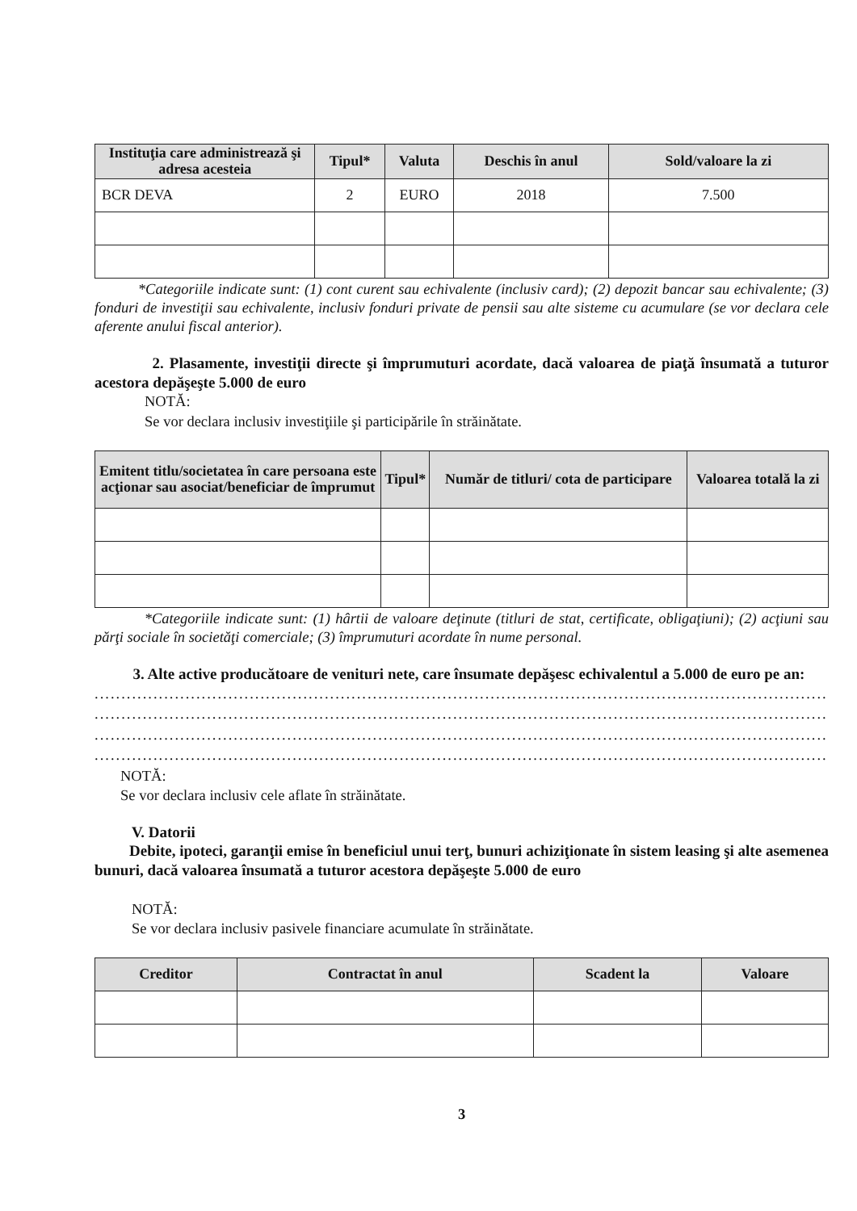| Instituţia care administrează şi adresa acesteia | Tipul* | Valuta | Deschis în anul | Sold/valoare la zi |
| --- | --- | --- | --- | --- |
| BCR DEVA | 2 | EURO | 2018 | 7.500 |
*Categoriile indicate sunt: (1) cont curent sau echivalente (inclusiv card); (2) depozit bancar sau echivalente; (3) fonduri de investiţii sau echivalente, inclusiv fonduri private de pensii sau alte sisteme cu acumulare (se vor declara cele aferente anului fiscal anterior).
2. Plasamente, investiţii directe şi împrumuturi acordate, dacă valoarea de piaţă însumată a tuturor acestora depăşeşte 5.000 de euro
NOTĂ:
Se vor declara inclusiv investiţiile şi participările în străinătate.
| Emitent titlu/societatea în care persoana este acţionar sau asociat/beneficiar de împrumut | Tipul* | Număr de titluri/ cota de participare | Valoarea totală la zi |
| --- | --- | --- | --- |
*Categoriile indicate sunt: (1) hârtii de valoare deţinute (titluri de stat, certificate, obligaţiuni); (2) acţiuni sau părţi sociale în societăţi comerciale; (3) împrumuturi acordate în nume personal.
3. Alte active producătoare de venituri nete, care însumate depăşesc echivalentul a 5.000 de euro pe an:
..............................................................................................................................................
..............................................................................................................................................
..............................................................................................................................................
..............................................................................................................................................
NOTĂ:
Se vor declara inclusiv cele aflate în străinătate.
V. Datorii
Debite, ipoteci, garanţii emise în beneficiul unui terţ, bunuri achiziţionate în sistem leasing şi alte asemenea bunuri, dacă valoarea însumată a tuturor acestora depăşeşte 5.000 de euro
NOTĂ:
Se vor declara inclusiv pasivele financiare acumulate în străinătate.
| Creditor | Contractat în anul | Scadent la | Valoare |
| --- | --- | --- | --- |
3